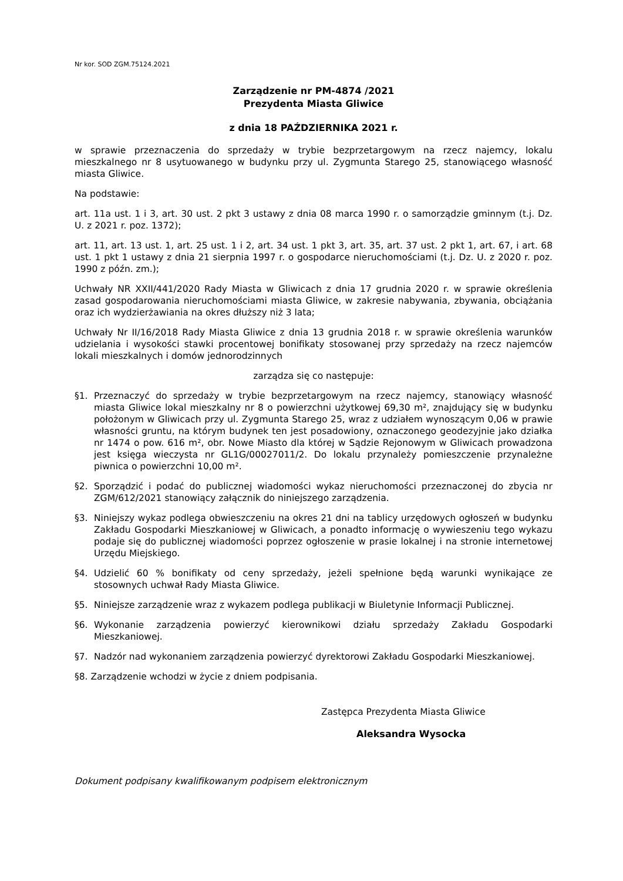Nr kor. SOD ZGM.75124.2021
Zarządzenie nr PM-4874 /2021
Prezydenta Miasta Gliwice
z dnia 18 PAŹDZIERNIKA 2021 r.
w sprawie przeznaczenia do sprzedaży w trybie bezprzetargowym na rzecz najemcy, lokalu mieszkalnego nr 8 usytuowanego w budynku przy ul. Zygmunta Starego 25, stanowiącego własność miasta Gliwice.
Na podstawie:
art. 11a ust. 1 i 3, art. 30 ust. 2 pkt 3 ustawy z dnia 08 marca 1990 r. o samorządzie gminnym (t.j. Dz. U. z 2021 r. poz. 1372);
art. 11, art. 13 ust. 1, art. 25 ust. 1 i 2, art. 34 ust. 1 pkt 3, art. 35, art. 37 ust. 2 pkt 1, art. 67, i art. 68 ust. 1 pkt 1 ustawy z dnia 21 sierpnia 1997 r. o gospodarce nieruchomościami (t.j. Dz. U. z 2020 r. poz. 1990 z późn. zm.);
Uchwały NR XXII/441/2020 Rady Miasta w Gliwicach z dnia 17 grudnia 2020 r. w sprawie określenia zasad gospodarowania nieruchomościami miasta Gliwice, w zakresie nabywania, zbywania, obciążania oraz ich wydzierżawiania na okres dłuższy niż 3 lata;
Uchwały Nr II/16/2018 Rady Miasta Gliwice z dnia 13 grudnia 2018 r. w sprawie określenia warunków udzielania i wysokości stawki procentowej bonifikaty stosowanej przy sprzedaży na rzecz najemców lokali mieszkalnych i domów jednorodzinnych
zarządza się co następuje:
§1. Przeznaczyć do sprzedaży w trybie bezprzetargowym na rzecz najemcy, stanowiący własność miasta Gliwice lokal mieszkalny nr 8 o powierzchni użytkowej 69,30 m², znajdujący się w budynku położonym w Gliwicach przy ul. Zygmunta Starego 25, wraz z udziałem wynoszącym 0,06 w prawie własności gruntu, na którym budynek ten jest posadowiony, oznaczonego geodezyjnie jako działka nr 1474 o pow. 616 m², obr. Nowe Miasto dla której w Sądzie Rejonowym w Gliwicach prowadzona jest księga wieczysta nr GL1G/00027011/2. Do lokalu przynależy pomieszczenie przynależne piwnica o powierzchni 10,00 m².
§2. Sporządzić i podać do publicznej wiadomości wykaz nieruchomości przeznaczonej do zbycia nr ZGM/612/2021 stanowiący załącznik do niniejszego zarządzenia.
§3. Niniejszy wykaz podlega obwieszczeniu na okres 21 dni na tablicy urzędowych ogłoszeń w budynku Zakładu Gospodarki Mieszkaniowej w Gliwicach, a ponadto informację o wywieszeniu tego wykazu podaje się do publicznej wiadomości poprzez ogłoszenie w prasie lokalnej i na stronie internetowej Urzędu Miejskiego.
§4. Udzielić 60 % bonifikaty od ceny sprzedaży, jeżeli spełnione będą warunki wynikające ze stosownych uchwał Rady Miasta Gliwice.
§5. Niniejsze zarządzenie wraz z wykazem podlega publikacji w Biuletynie Informacji Publicznej.
§6. Wykonanie zarządzenia powierzyć kierownikowi działu sprzedaży Zakładu Gospodarki Mieszkaniowej.
§7. Nadzór nad wykonaniem zarządzenia powierzyć dyrektorowi Zakładu Gospodarki Mieszkaniowej.
§8. Zarządzenie wchodzi w życie z dniem podpisania.
Zastępca Prezydenta Miasta Gliwice
Aleksandra Wysocka
Dokument podpisany kwalifikowanym podpisem elektronicznym